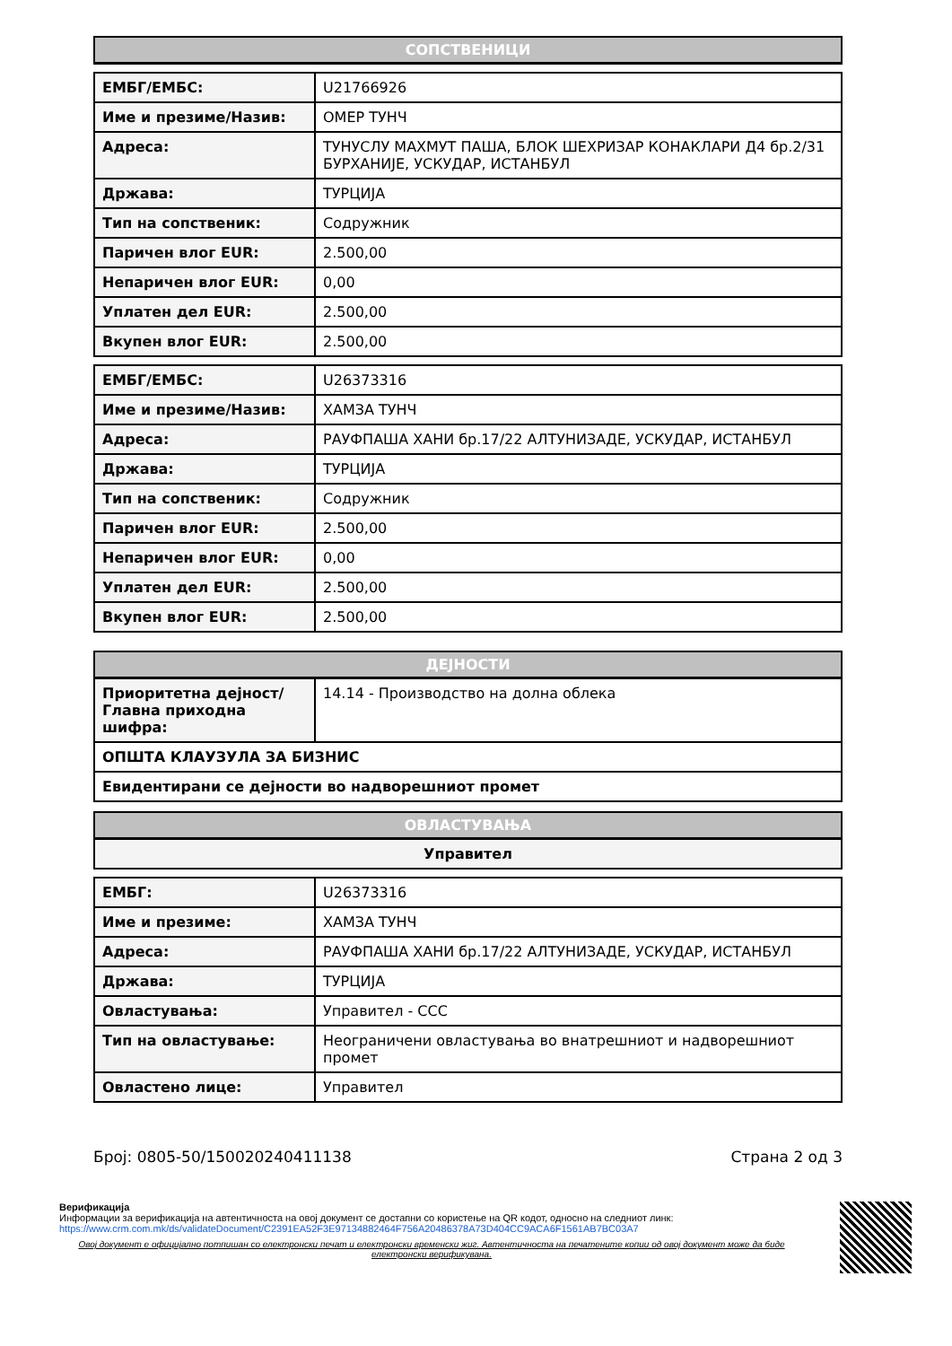| СОПСТВЕНИЦИ |
| --- |
| ЕМБГ/ЕМБС: | U21766926 |
| Име и презиме/Назив: | ОМЕР ТУНЧ |
| Адреса: | ТУНУСЛУ МАХМУТ ПАША, БЛОК ШЕХРИЗАР КОНАКЛАРИ Д4 бр.2/31 БУРХАНИЈЕ, УСКУДАР, ИСТАНБУЛ |
| Држава: | ТУРЦИЈА |
| Тип на сопственик: | Содружник |
| Паричен влог EUR: | 2.500,00 |
| Непаричен влог EUR: | 0,00 |
| Уплатен дел EUR: | 2.500,00 |
| Вкупен влог EUR: | 2.500,00 |
| ЕМБГ/ЕМБС: | U26373316 |
| Име и презиме/Назив: | ХАМЗА ТУНЧ |
| Адреса: | РАУФПАША ХАНИ бр.17/22 АЛТУНИЗАДЕ, УСКУДАР, ИСТАНБУЛ |
| Држава: | ТУРЦИЈА |
| Тип на сопственик: | Содружник |
| Паричен влог EUR: | 2.500,00 |
| Непаричен влог EUR: | 0,00 |
| Уплатен дел EUR: | 2.500,00 |
| Вкупен влог EUR: | 2.500,00 |
| ДЕЈНОСТИ | |
| --- | --- |
| Приоритетна дејност/ Главна приходна шифра: | 14.14 - Производство на долна облека |
| ОПШТА КЛАУЗУЛА ЗА БИЗНИС | |
| Евидентирани се дејности во надворешниот промет | |
| ОВЛАСТУВАЊА |
| --- |
| Управител |
| ЕМБГ: | U26373316 |
| Име и презиме: | ХАМЗА ТУНЧ |
| Адреса: | РАУФПАША ХАНИ бр.17/22 АЛТУНИЗАДЕ, УСКУДАР, ИСТАНБУЛ |
| Држава: | ТУРЦИЈА |
| Овластувања: | Управител - ССС |
| Тип на овластување: | Неограничени овластувања во внатрешниот и надворешниот промет |
| Овластено лице: | Управител |
Број: 0805-50/150020240411138 Страна 2 од 3
Верификација
Информации за верификација на автентичноста на овој документ се достапни со користење на QR кодот, односно на следниот линк:
https://www.crm.com.mk/ds/validateDocument/C2391EA52F3E97134882464F756A20486378A73D404CC9ACA6F1561AB7BC03A7
Овој документ е официјално потпишан со електронски печат и електронски временски жиг. Автентичноста на печатените копии од овој документ може да биде електронски верификувана.